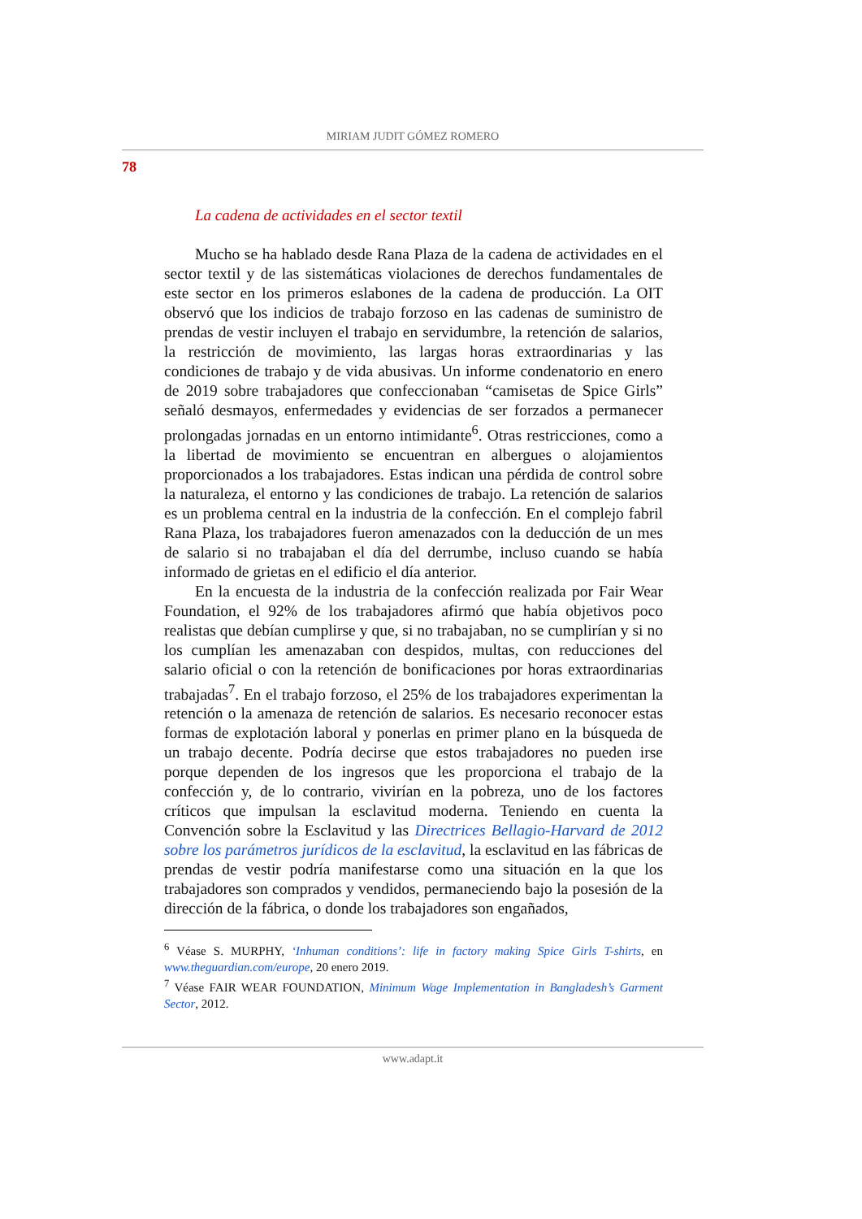MIRIAM JUDIT GÓMEZ ROMERO
78
La cadena de actividades en el sector textil
Mucho se ha hablado desde Rana Plaza de la cadena de actividades en el sector textil y de las sistemáticas violaciones de derechos fundamentales de este sector en los primeros eslabones de la cadena de producción. La OIT observó que los indicios de trabajo forzoso en las cadenas de suministro de prendas de vestir incluyen el trabajo en servidumbre, la retención de salarios, la restricción de movimiento, las largas horas extraordinarias y las condiciones de trabajo y de vida abusivas. Un informe condenatorio en enero de 2019 sobre trabajadores que confeccionaban “camisetas de Spice Girls” señaló desmayos, enfermedades y evidencias de ser forzados a permanecer prolongadas jornadas en un entorno intimidante<sup>6</sup>. Otras restricciones, como a la libertad de movimiento se encuentran en albergues o alojamientos proporcionados a los trabajadores. Estas indican una pérdida de control sobre la naturaleza, el entorno y las condiciones de trabajo. La retención de salarios es un problema central en la industria de la confección. En el complejo fabril Rana Plaza, los trabajadores fueron amenazados con la deducción de un mes de salario si no trabajaban el día del derrumbe, incluso cuando se había informado de grietas en el edificio el día anterior.
En la encuesta de la industria de la confección realizada por Fair Wear Foundation, el 92% de los trabajadores afirmó que había objetivos poco realistas que debían cumplirse y que, si no trabajaban, no se cumplirían y si no los cumplían les amenazaban con despidos, multas, con reducciones del salario oficial o con la retención de bonificaciones por horas extraordinarias trabajadas<sup>7</sup>. En el trabajo forzoso, el 25% de los trabajadores experimentan la retención o la amenaza de retención de salarios. Es necesario reconocer estas formas de explotación laboral y ponerlas en primer plano en la búsqueda de un trabajo decente. Podría decirse que estos trabajadores no pueden irse porque dependen de los ingresos que les proporciona el trabajo de la confección y, de lo contrario, vivirían en la pobreza, uno de los factores críticos que impulsan la esclavitud moderna. Teniendo en cuenta la Convención sobre la Esclavitud y las Directrices Bellagio-Harvard de 2012 sobre los parámetros jurídicos de la esclavitud, la esclavitud en las fábricas de prendas de vestir podría manifestarse como una situación en la que los trabajadores son comprados y vendidos, permaneciendo bajo la posesión de la dirección de la fábrica, o donde los trabajadores son engañados,
<sup>6</sup> Véase S. MURPHY, ‘Inhuman conditions’: life in factory making Spice Girls T-shirts, en www.theguardian.com/europe, 20 enero 2019.
<sup>7</sup> Véase FAIR WEAR FOUNDATION, Minimum Wage Implementation in Bangladesh’s Garment Sector, 2012.
www.adapt.it